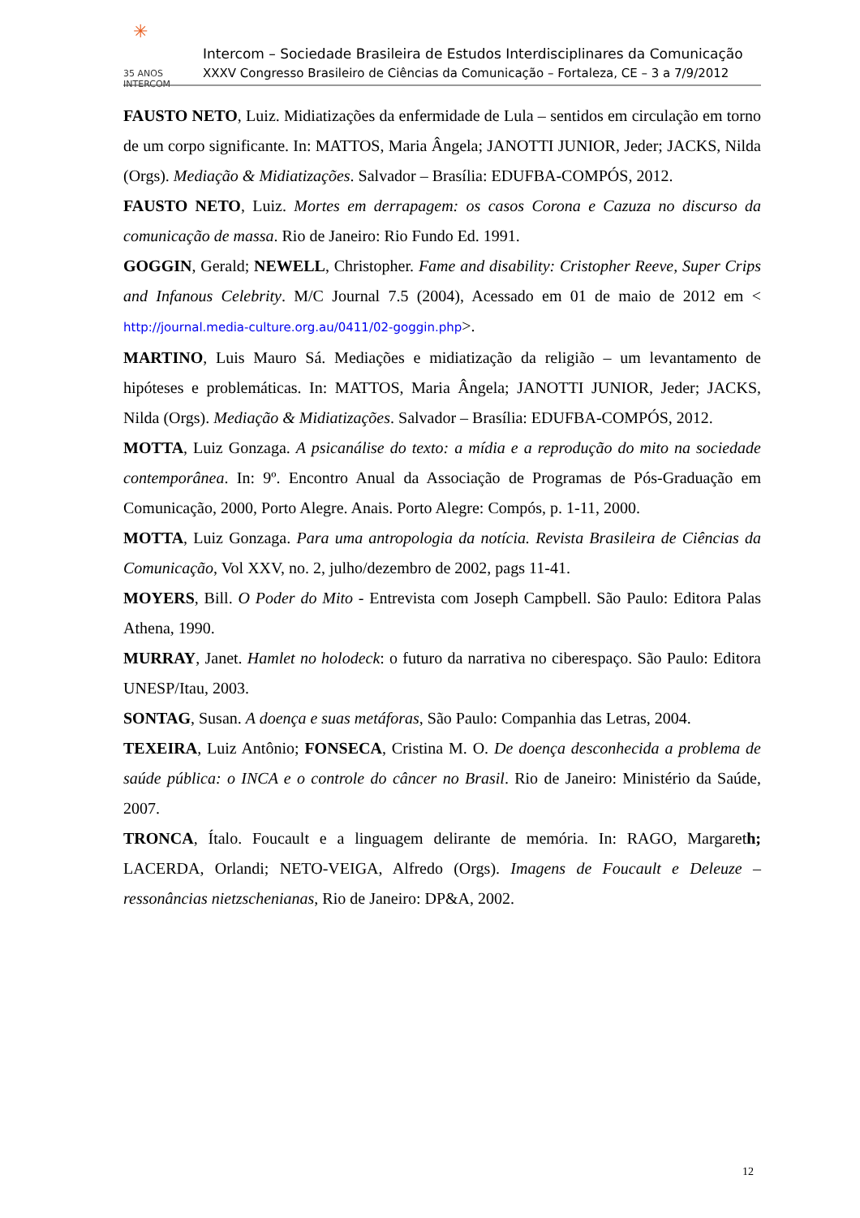✳ 35 ANOS
INTERCOM
Intercom – Sociedade Brasileira de Estudos Interdisciplinares da Comunicação
XXXV Congresso Brasileiro de Ciências da Comunicação – Fortaleza, CE – 3 a 7/9/2012
FAUSTO NETO, Luiz. Midiatizações da enfermidade de Lula – sentidos em circulação em torno de um corpo significante. In: MATTOS, Maria Ângela; JANOTTI JUNIOR, Jeder; JACKS, Nilda (Orgs). Mediação & Midiatizações. Salvador – Brasília: EDUFBA-COMPÓS, 2012.
FAUSTO NETO, Luiz. Mortes em derrapagem: os casos Corona e Cazuza no discurso da comunicação de massa. Rio de Janeiro: Rio Fundo Ed. 1991.
GOGGIN, Gerald; NEWELL, Christopher. Fame and disability: Cristopher Reeve, Super Crips and Infanous Celebrity. M/C Journal 7.5 (2004), Acessado em 01 de maio de 2012 em < http://journal.media-culture.org.au/0411/02-goggin.php>.
MARTINO, Luis Mauro Sá. Mediações e midiatização da religião – um levantamento de hipóteses e problemáticas. In: MATTOS, Maria Ângela; JANOTTI JUNIOR, Jeder; JACKS, Nilda (Orgs). Mediação & Midiatizações. Salvador – Brasília: EDUFBA-COMPÓS, 2012.
MOTTA, Luiz Gonzaga. A psicanálise do texto: a mídia e a reprodução do mito na sociedade contemporânea. In: 9º. Encontro Anual da Associação de Programas de Pós-Graduação em Comunicação, 2000, Porto Alegre. Anais. Porto Alegre: Compós, p. 1-11, 2000.
MOTTA, Luiz Gonzaga. Para uma antropologia da notícia. Revista Brasileira de Ciências da Comunicação, Vol XXV, no. 2, julho/dezembro de 2002, pags 11-41.
MOYERS, Bill. O Poder do Mito - Entrevista com Joseph Campbell. São Paulo: Editora Palas Athena, 1990.
MURRAY, Janet. Hamlet no holodeck: o futuro da narrativa no ciberespaço. São Paulo: Editora UNESP/Itau, 2003.
SONTAG, Susan. A doença e suas metáforas, São Paulo: Companhia das Letras, 2004.
TEXEIRA, Luiz Antônio; FONSECA, Cristina M. O. De doença desconhecida a problema de saúde pública: o INCA e o controle do câncer no Brasil. Rio de Janeiro: Ministério da Saúde, 2007.
TRONCA, Ítalo. Foucault e a linguagem delirante de memória. In: RAGO, Margareth; LACERDA, Orlandi; NETO-VEIGA, Alfredo (Orgs). Imagens de Foucault e Deleuze – ressonâncias nietzschenianas, Rio de Janeiro: DP&A, 2002.
12